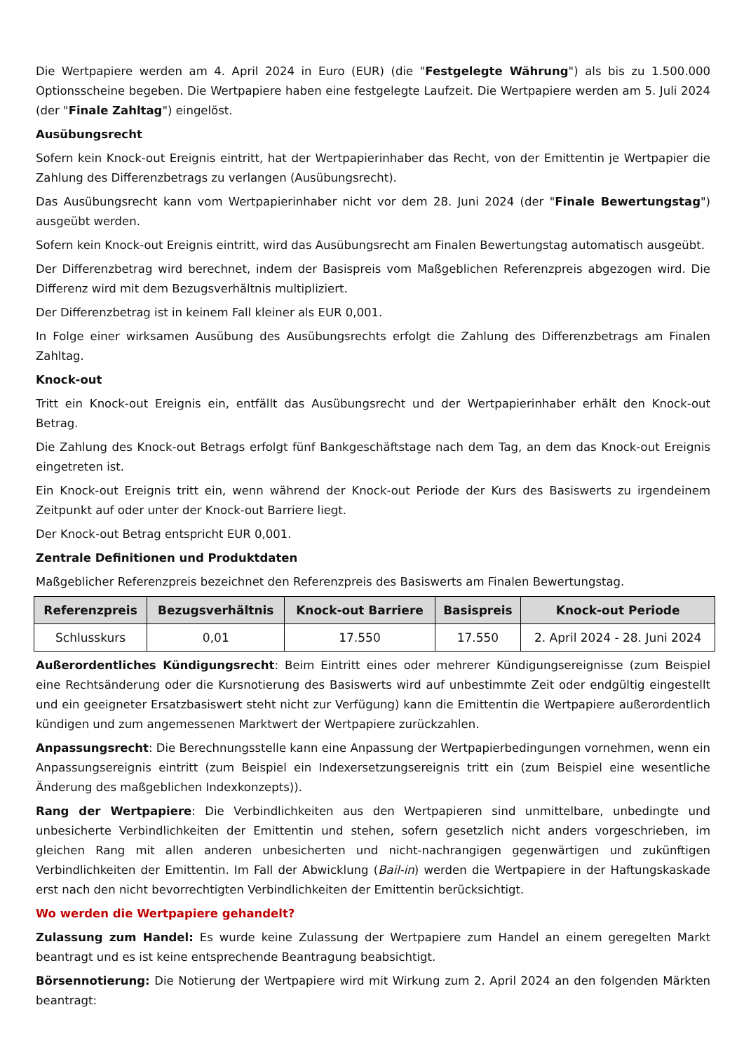Die Wertpapiere werden am 4. April 2024 in Euro (EUR) (die "Festgelegte Währung") als bis zu 1.500.000 Optionsscheine begeben. Die Wertpapiere haben eine festgelegte Laufzeit. Die Wertpapiere werden am 5. Juli 2024 (der "Finale Zahltag") eingelöst.
Ausübungsrecht
Sofern kein Knock-out Ereignis eintritt, hat der Wertpapierinhaber das Recht, von der Emittentin je Wertpapier die Zahlung des Differenzbetrags zu verlangen (Ausübungsrecht).
Das Ausübungsrecht kann vom Wertpapierinhaber nicht vor dem 28. Juni 2024 (der "Finale Bewertungstag") ausgeübt werden.
Sofern kein Knock-out Ereignis eintritt, wird das Ausübungsrecht am Finalen Bewertungstag automatisch ausgeübt.
Der Differenzbetrag wird berechnet, indem der Basispreis vom Maßgeblichen Referenzpreis abgezogen wird. Die Differenz wird mit dem Bezugsverhältnis multipliziert.
Der Differenzbetrag ist in keinem Fall kleiner als EUR 0,001.
In Folge einer wirksamen Ausübung des Ausübungsrechts erfolgt die Zahlung des Differenzbetrags am Finalen Zahltag.
Knock-out
Tritt ein Knock-out Ereignis ein, entfällt das Ausübungsrecht und der Wertpapierinhaber erhält den Knock-out Betrag.
Die Zahlung des Knock-out Betrags erfolgt fünf Bankgeschäftstage nach dem Tag, an dem das Knock-out Ereignis eingetreten ist.
Ein Knock-out Ereignis tritt ein, wenn während der Knock-out Periode der Kurs des Basiswerts zu irgendeinem Zeitpunkt auf oder unter der Knock-out Barriere liegt.
Der Knock-out Betrag entspricht EUR 0,001.
Zentrale Definitionen und Produktdaten
Maßgeblicher Referenzpreis bezeichnet den Referenzpreis des Basiswerts am Finalen Bewertungstag.
| Referenzpreis | Bezugsverhältnis | Knock-out Barriere | Basispreis | Knock-out Periode |
| --- | --- | --- | --- | --- |
| Schlusskurs | 0,01 | 17.550 | 17.550 | 2. April 2024 - 28. Juni 2024 |
Außerordentliches Kündigungsrecht: Beim Eintritt eines oder mehrerer Kündigungsereignisse (zum Beispiel eine Rechtsänderung oder die Kursnotierung des Basiswerts wird auf unbestimmte Zeit oder endgültig eingestellt und ein geeigneter Ersatzbasiswert steht nicht zur Verfügung) kann die Emittentin die Wertpapiere außerordentlich kündigen und zum angemessenen Marktwert der Wertpapiere zurückzahlen.
Anpassungsrecht: Die Berechnungsstelle kann eine Anpassung der Wertpapierbedingungen vornehmen, wenn ein Anpassungsereignis eintritt (zum Beispiel ein Indexersetzungsereignis tritt ein (zum Beispiel eine wesentliche Änderung des maßgeblichen Indexkonzepts)).
Rang der Wertpapiere: Die Verbindlichkeiten aus den Wertpapieren sind unmittelbare, unbedingte und unbesicherte Verbindlichkeiten der Emittentin und stehen, sofern gesetzlich nicht anders vorgeschrieben, im gleichen Rang mit allen anderen unbesicherten und nicht-nachrangigen gegenwärtigen und zukünftigen Verbindlichkeiten der Emittentin. Im Fall der Abwicklung (Bail-in) werden die Wertpapiere in der Haftungskaskade erst nach den nicht bevorrechtigten Verbindlichkeiten der Emittentin berücksichtigt.
Wo werden die Wertpapiere gehandelt?
Zulassung zum Handel: Es wurde keine Zulassung der Wertpapiere zum Handel an einem geregelten Markt beantragt und es ist keine entsprechende Beantragung beabsichtigt.
Börsennotierung: Die Notierung der Wertpapiere wird mit Wirkung zum 2. April 2024 an den folgenden Märkten beantragt: